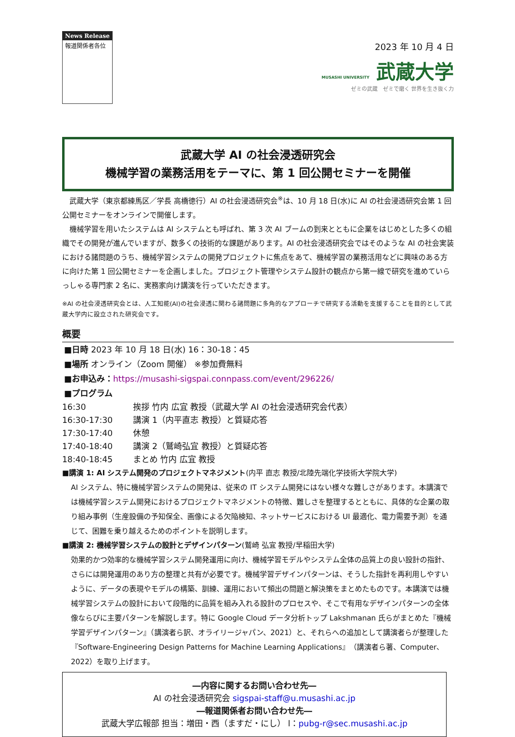News Release
報道関係者各位
2023 年 10 月 4 日
MUSASHI UNIVERSITY 武蔵大学
ゼミの武蔵　ゼミで磨く 世界を生き抜く力
武蔵大学 AI の社会浸透研究会
機械学習の業務活用をテーマに、第 1 回公開セミナーを開催
　武蔵大学（東京都練馬区／学長 高橋徳行）AI の社会浸透研究会<sup>※</sup>は、10 月 18 日(水)に AI の社会浸透研究会第 1 回公開セミナーをオンラインで開催します。
　機械学習を用いたシステムは AI システムとも呼ばれ、第 3 次 AI ブームの到来とともに企業をはじめとした多くの組織でその開発が進んでいますが、数多くの技術的な課題があります。AI の社会浸透研究会ではそのような AI の社会実装における諸問題のうち、機械学習システムの開発プロジェクトに焦点をあて、機械学習の業務活用などに興味のある方に向けた第 1 回公開セミナーを企画しました。プロジェクト管理やシステム設計の観点から第一線で研究を進めていらっしゃる専門家 2 名に、実務家向け講演を行っていただきます。
※AI の社会浸透研究会とは、人工知能(AI)の社会浸透に関わる諸問題に多角的なアプローチで研究する活動を支援することを目的として武蔵大学内に設立された研究会です。
概要
■日時 2023 年 10 月 18 日(水) 16：30-18：45
■場所 オンライン（Zoom 開催） ※参加費無料
■お申込み：https://musashi-sigspai.connpass.com/event/296226/
■プログラム
16:30 挨拶 竹内 広宜 教授（武蔵大学 AI の社会浸透研究会代表）
16:30-17:30 講演 1（内平直志 教授）と質疑応答
17:30-17:40 休憩
17:40-18:40 講演 2（鷲崎弘宜 教授）と質疑応答
18:40-18:45 まとめ 竹内 広宜 教授
■講演 1: AI システム開発のプロジェクトマネジメント(内平 直志 教授/北陸先端化学技術大学院大学)
AI システム、特に機械学習システムの開発は、従来の IT システム開発にはない様々な難しさがあります。本講演では機械学習システム開発におけるプロジェクトマネジメントの特徴、難しさを整理するとともに、具体的な企業の取り組み事例（生産設備の予知保全、画像による欠陥検知、ネットサービスにおける UI 最適化、電力需要予測）を通じて、困難を乗り越えるためのポイントを説明します。
■講演 2: 機械学習システムの設計とデザインパターン(鷲崎 弘宜 教授/早稲田大学)
効果的かつ効率的な機械学習システム開発運用に向け、機械学習モデルやシステム全体の品質上の良い設計の指針、さらには開発運用のあり方の整理と共有が必要です。機械学習デザインパターンは、そうした指針を再利用しやすいように、データの表現やモデルの構築、訓練、運用において頻出の問題と解決策をまとめたものです。本講演では機械学習システムの設計において段階的に品質を組み入れる設計のプロセスや、そこで有用なデザインパターンの全体像ならびに主要パターンを解説します。特に Google Cloud データ分析トップ Lakshmanan 氏らがまとめた『機械学習デザインパターン』（講演者ら訳、オライリージャパン、2021）と、それらへの追加として講演者らが整理した『Software-Engineering Design Patterns for Machine Learning Applications』（講演者ら著、Computer、2022）を取り上げます。
―内容に関するお問い合わせ先―
AI の社会浸透研究会 sigspai-staff@u.musashi.ac.jp
―報道関係者お問い合わせ先―
武蔵大学広報部 担当：増田・西（ますだ・にし） l：pubg-r@sec.musashi.ac.jp